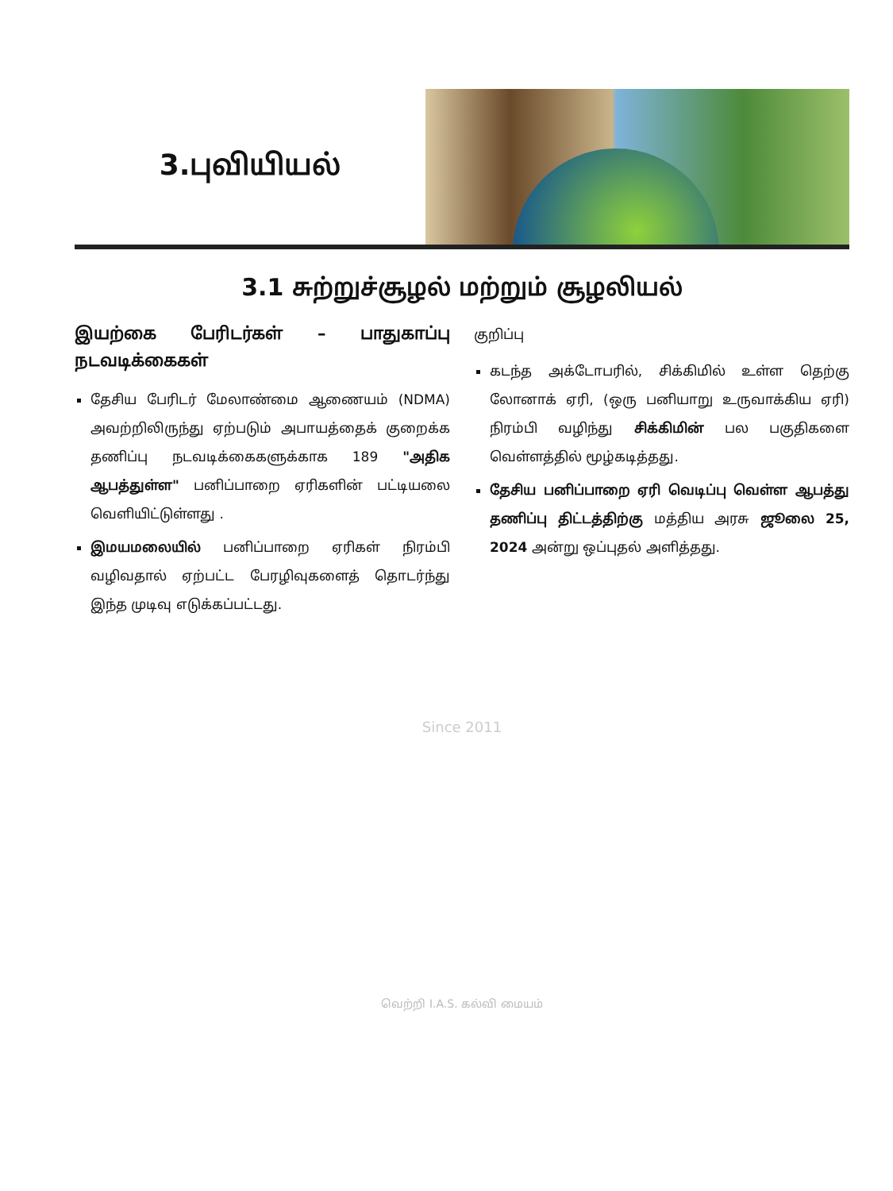3.புவியியல்
3.1 சுற்றுச்சூழல் மற்றும் சூழலியல்
இயற்கை பேரிடர்கள் – பாதுகாப்பு நடவடிக்கைகள்
தேசிய பேரிடர் மேலாண்மை ஆணையம் (NDMA) அவற்றிலிருந்து ஏற்படும் அபாயத்தைக் குறைக்க தணிப்பு நடவடிக்கைகளுக்காக 189 "அதிக ஆபத்துள்ள" பனிப்பாறை ஏரிகளின் பட்டியலை வெளியிட்டுள்ளது .
இமயமலையில் பனிப்பாறை ஏரிகள் நிரம்பி வழிவதால் ஏற்பட்ட பேரழிவுகளைத் தொடர்ந்து இந்த முடிவு எடுக்கப்பட்டது.
குறிப்பு
கடந்த அக்டோபரில், சிக்கிமில் உள்ள தெற்கு லோனாக் ஏரி, (ஒரு பனியாறு உருவாக்கிய ஏரி) நிரம்பி வழிந்து சிக்கிமின் பல பகுதிகளை வெள்ளத்தில் மூழ்கடித்தது.
தேசிய பனிப்பாறை ஏரி வெடிப்பு வெள்ள ஆபத்து தணிப்பு திட்டத்திற்கு மத்திய அரசு ஜூலை 25, 2024 அன்று ஒப்புதல் அளித்தது.
Since 2011
வெற்றி I.A.S. கல்வி மையம்